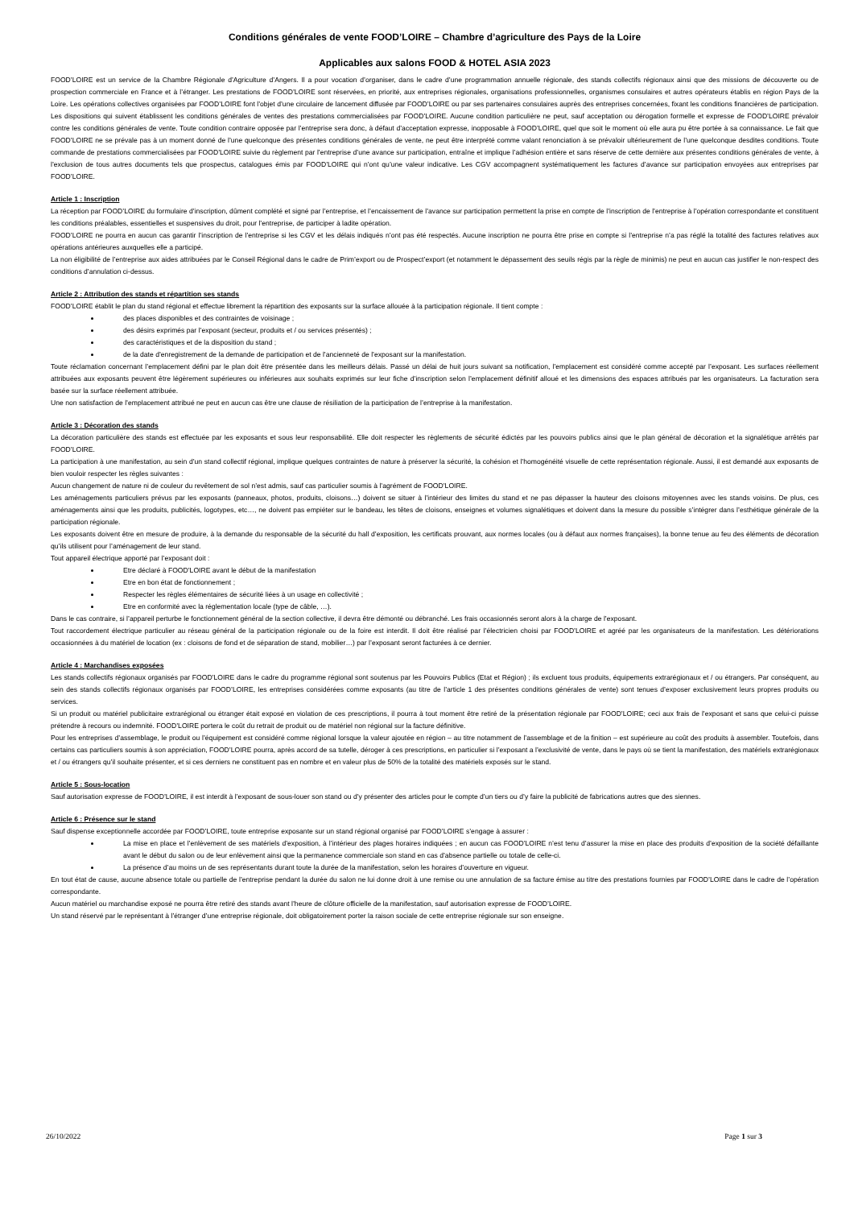Conditions générales de vente FOOD’LOIRE – Chambre d’agriculture des Pays de la Loire
Applicables aux salons FOOD & HOTEL ASIA 2023
FOOD’LOIRE est un service de la Chambre Régionale d’Agriculture d’Angers. Il a pour vocation d’organiser, dans le cadre d’une programmation annuelle régionale, des stands collectifs régionaux ainsi que des missions de découverte ou de prospection commerciale en France et à l’étranger. Les prestations de FOOD’LOIRE sont réservées, en priorité, aux entreprises régionales, organisations professionnelles, organismes consulaires et autres opérateurs établis en région Pays de la Loire. Les opérations collectives organisées par FOOD’LOIRE font l’objet d’une circulaire de lancement diffusée par FOOD’LOIRE ou par ses partenaires consulaires auprès des entreprises concernées, fixant les conditions financières de participation. Les dispositions qui suivent établissent les conditions générales de ventes des prestations commercialisées par FOOD’LOIRE. Aucune condition particulière ne peut, sauf acceptation ou dérogation formelle et expresse de FOOD’LOIRE prévaloir contre les conditions générales de vente. Toute condition contraire opposée par l’entreprise sera donc, à défaut d’acceptation expresse, inopposable à FOOD’LOIRE, quel que soit le moment où elle aura pu être portée à sa connaissance. Le fait que FOOD’LOIRE ne se prévale pas à un moment donné de l’une quelconque des présentes conditions générales de vente, ne peut être interprété comme valant renonciation à se prévaloir ultérieurement de l’une quelconque desdites conditions. Toute commande de prestations commercialisées par FOOD’LOIRE suivie du règlement par l’entreprise d’une avance sur participation, entraîne et implique l’adhésion entière et sans réserve de cette dernière aux présentes conditions générales de vente, à l’exclusion de tous autres documents tels que prospectus, catalogues émis par FOOD’LOIRE qui n’ont qu’une valeur indicative. Les CGV accompagnent systématiquement les factures d’avance sur participation envoyées aux entreprises par FOOD’LOIRE.
Article 1 : Inscription
La réception par FOOD’LOIRE du formulaire d’inscription, dûment complété et signé par l’entreprise, et l’encaissement de l’avance sur participation permettent la prise en compte de l’inscription de l’entreprise à l’opération correspondante et constituent les conditions préalables, essentielles et suspensives du droit, pour l’entreprise, de participer à ladite opération.
FOOD’LOIRE ne pourra en aucun cas garantir l’inscription de l’entreprise si les CGV et les délais indiqués n’ont pas été respectés. Aucune inscription ne pourra être prise en compte si l’entreprise n’a pas réglé la totalité des factures relatives aux opérations antérieures auxquelles elle a participé.
La non éligibilité de l’entreprise aux aides attribuées par le Conseil Régional dans le cadre de Prim’export ou de Prospect’export (et notamment le dépassement des seuils régis par la règle de minimis) ne peut en aucun cas justifier le non-respect des conditions d’annulation ci-dessus.
Article 2 : Attribution des stands et répartition ses stands
FOOD’LOIRE établit le plan du stand régional et effectue librement la répartition des exposants sur la surface allouée à la participation régionale. Il tient compte :
des places disponibles et des contraintes de voisinage ;
des désirs exprimés par l’exposant (secteur, produits et / ou services présentés) ;
des caractéristiques et de la disposition du stand ;
de la date d’enregistrement de la demande de participation et de l’ancienneté de l’exposant sur la manifestation.
Toute réclamation concernant l’emplacement défini par le plan doit être présentée dans les meilleurs délais. Passé un délai de huit jours suivant sa notification, l’emplacement est considéré comme accepté par l’exposant. Les surfaces réellement attribuées aux exposants peuvent être légèrement supérieures ou inférieures aux souhaits exprimés sur leur fiche d’inscription selon l’emplacement définitif alloué et les dimensions des espaces attribués par les organisateurs. La facturation sera basée sur la surface réellement attribuée.
Une non satisfaction de l’emplacement attribué ne peut en aucun cas être une clause de résiliation de la participation de l’entreprise à la manifestation.
Article 3 : Décoration des stands
La décoration particulière des stands est effectuée par les exposants et sous leur responsabilité. Elle doit respecter les règlements de sécurité édictés par les pouvoirs publics ainsi que le plan général de décoration et la signalétique arrêtés par FOOD’LOIRE.
La participation à une manifestation, au sein d’un stand collectif régional, implique quelques contraintes de nature à préserver la sécurité, la cohésion et l’homogénéité visuelle de cette représentation régionale. Aussi, il est demandé aux exposants de bien vouloir respecter les règles suivantes :
Aucun changement de nature ni de couleur du revêtement de sol n’est admis, sauf cas particulier soumis à l’agrément de FOOD’LOIRE.
Les aménagements particuliers prévus par les exposants (panneaux, photos, produits, cloisons…) doivent se situer à l’intérieur des limites du stand et ne pas dépasser la hauteur des cloisons mitoyennes avec les stands voisins. De plus, ces aménagements ainsi que les produits, publicités, logotypes, etc…, ne doivent pas empiéter sur le bandeau, les têtes de cloisons, enseignes et volumes signalétiques et doivent dans la mesure du possible s’intégrer dans l’esthétique générale de la participation régionale.
Les exposants doivent être en mesure de produire, à la demande du responsable de la sécurité du hall d’exposition, les certificats prouvant, aux normes locales (ou à défaut aux normes françaises), la bonne tenue au feu des éléments de décoration qu’ils utilisent pour l’aménagement de leur stand.
Tout appareil électrique apporté par l’exposant doit :
Etre déclaré à FOOD’LOIRE avant le début de la manifestation
Etre en bon état de fonctionnement ;
Respecter les règles élémentaires de sécurité liées à un usage en collectivité ;
Etre en conformité avec la réglementation locale (type de câble, …).
Dans le cas contraire, si l’appareil perturbe le fonctionnement général de la section collective, il devra être démonté ou débranché. Les frais occasionnés seront alors à la charge de l’exposant.
Tout raccordement électrique particulier au réseau général de la participation régionale ou de la foire est interdit. Il doit être réalisé par l’électricien choisi par FOOD’LOIRE et agréé par les organisateurs de la manifestation. Les détériorations occasionnées à du matériel de location (ex : cloisons de fond et de séparation de stand, mobilier…) par l’exposant seront facturées à ce dernier.
Article 4 : Marchandises exposées
Les stands collectifs régionaux organisés par FOOD’LOIRE dans le cadre du programme régional sont soutenus par les Pouvoirs Publics (Etat et Région) ; ils excluent tous produits, équipements extrarégionaux et / ou étrangers. Par conséquent, au sein des stands collectifs régionaux organisés par FOOD’LOIRE, les entreprises considérées comme exposants (au titre de l’article 1 des présentes conditions générales de vente) sont tenues d’exposer exclusivement leurs propres produits ou services.
Si un produit ou matériel publicitaire extrarégional ou étranger était exposé en violation de ces prescriptions, il pourra à tout moment être retiré de la présentation régionale par FOOD’LOIRE; ceci aux frais de l’exposant et sans que celui-ci puisse prétendre à recours ou indemnité. FOOD’LOIRE portera le coût du retrait de produit ou de matériel non régional sur la facture définitive.
Pour les entreprises d’assemblage, le produit ou l’équipement est considéré comme régional lorsque la valeur ajoutée en région – au titre notamment de l’assemblage et de la finition – est supérieure au coût des produits à assembler. Toutefois, dans certains cas particuliers soumis à son appréciation, FOOD’LOIRE pourra, après accord de sa tutelle, déroger à ces prescriptions, en particulier si l’exposant a l’exclusivité de vente, dans le pays où se tient la manifestation, des matériels extrarégionaux et / ou étrangers qu’il souhaite présenter, et si ces derniers ne constituent pas en nombre et en valeur plus de 50% de la totalité des matériels exposés sur le stand.
Article 5 : Sous-location
Sauf autorisation expresse de FOOD’LOIRE, il est interdit à l’exposant de sous-louer son stand ou d’y présenter des articles pour le compte d’un tiers ou d’y faire la publicité de fabrications autres que des siennes.
Article 6 : Présence sur le stand
Sauf dispense exceptionnelle accordée par FOOD’LOIRE, toute entreprise exposante sur un stand régional organisé par FOOD’LOIRE s’engage à assurer :
La mise en place et l’enlèvement de ses matériels d’exposition, à l’intérieur des plages horaires indiquées ; en aucun cas FOOD’LOIRE n’est tenu d’assurer la mise en place des produits d’exposition de la société défaillante avant le début du salon ou de leur enlèvement ainsi que la permanence commerciale son stand en cas d’absence partielle ou totale de celle-ci.
La présence d’au moins un de ses représentants durant toute la durée de la manifestation, selon les horaires d’ouverture en vigueur.
En tout état de cause, aucune absence totale ou partielle de l’entreprise pendant la durée du salon ne lui donne droit à une remise ou une annulation de sa facture émise au titre des prestations fournies par FOOD’LOIRE dans le cadre de l’opération correspondante.
Aucun matériel ou marchandise exposé ne pourra être retiré des stands avant l’heure de clôture officielle de la manifestation, sauf autorisation expresse de FOOD’LOIRE.
Un stand réservé par le représentant à l’étranger d’une entreprise régionale, doit obligatoirement porter la raison sociale de cette entreprise régionale sur son enseigne.
26/10/2022 Page 1 sur 3